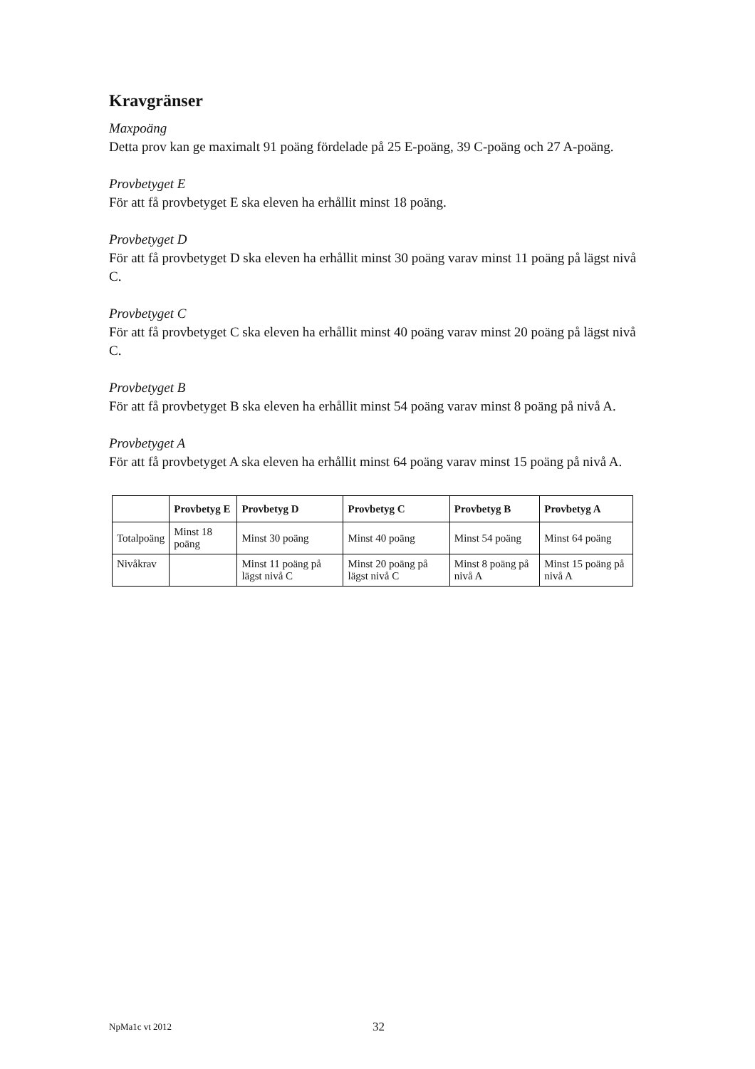Kravgränser
Maxpoäng
Detta prov kan ge maximalt 91 poäng fördelade på 25 E-poäng, 39 C-poäng och 27 A-poäng.
Provbetyget E
För att få provbetyget E ska eleven ha erhållit minst 18 poäng.
Provbetyget D
För att få provbetyget D ska eleven ha erhållit minst 30 poäng varav minst 11 poäng på lägst nivå C.
Provbetyget C
För att få provbetyget C ska eleven ha erhållit minst 40 poäng varav minst 20 poäng på lägst nivå C.
Provbetyget B
För att få provbetyget B ska eleven ha erhållit minst 54 poäng varav minst 8 poäng på nivå A.
Provbetyget A
För att få provbetyget A ska eleven ha erhållit minst 64 poäng varav minst 15 poäng på nivå A.
| | Provbetyg E | Provbetyg D | Provbetyg C | Provbetyg B | Provbetyg A |
| --- | --- | --- | --- | --- | --- |
| Totalpoäng | Minst 18 poäng | Minst 30 poäng | Minst 40 poäng | Minst 54 poäng | Minst 64 poäng |
| Nivåkrav | | Minst 11 poäng på lägst nivå C | Minst 20 poäng på lägst nivå C | Minst 8 poäng på nivå A | Minst 15 poäng på nivå A |
NpMa1c vt 2012 32